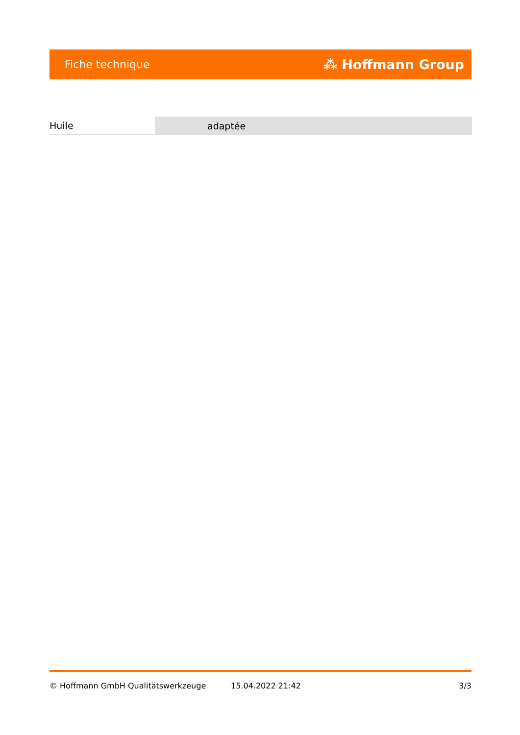Fiche technique ⁂ Hoffmann Group
| Huile | adaptée |
© Hoffmann GmbH Qualitätswerkzeuge 15.04.2022 21:42 3/3